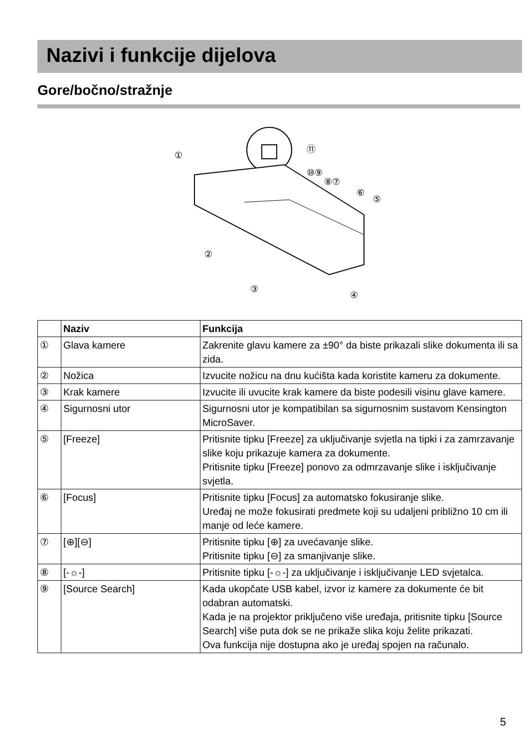Nazivi i funkcije dijelova
Gore/bočno/stražnje
①
⑪
⑩⑨
⑧⑦
⑥
⑤
②
③
④
| | Naziv | Funkcija |
| --- | --- | --- |
| ① | Glava kamere | Zakrenite glavu kamere za ±90° da biste prikazali slike dokumenta ili sa zida. |
| ② | Nožica | Izvucite nožicu na dnu kućišta kada koristite kameru za dokumente. |
| ③ | Krak kamere | Izvucite ili uvucite krak kamere da biste podesili visinu glave kamere. |
| ④ | Sigurnosni utor | Sigurnosni utor je kompatibilan sa sigurnosnim sustavom Kensington MicroSaver. |
| ⑤ | [Freeze] | Pritisnite tipku [Freeze] za uključivanje svjetla na tipki i za zamrzavanje slike koju prikazuje kamera za dokumente. Pritisnite tipku [Freeze] ponovo za odmrzavanje slike i isključivanje svjetla. |
| ⑥ | [Focus] | Pritisnite tipku [Focus] za automatsko fokusiranje slike. Uređaj ne može fokusirati predmete koji su udaljeni približno 10 cm ili manje od leće kamere. |
| ⑦ | [⊕][⊖] | Pritisnite tipku [⊕] za uvećavanje slike. Pritisnite tipku [⊖] za smanjivanje slike. |
| ⑧ | [-☼-] | Pritisnite tipku [-☼-] za uključivanje i isključivanje LED svjetalca. |
| ⑨ | [Source Search] | Kada ukopčate USB kabel, izvor iz kamere za dokumente će bit odabran automatski. Kada je na projektor priključeno više uređaja, pritisnite tipku [Source Search] više puta dok se ne prikaže slika koju želite prikazati. Ova funkcija nije dostupna ako je uređaj spojen na računalo. |
5